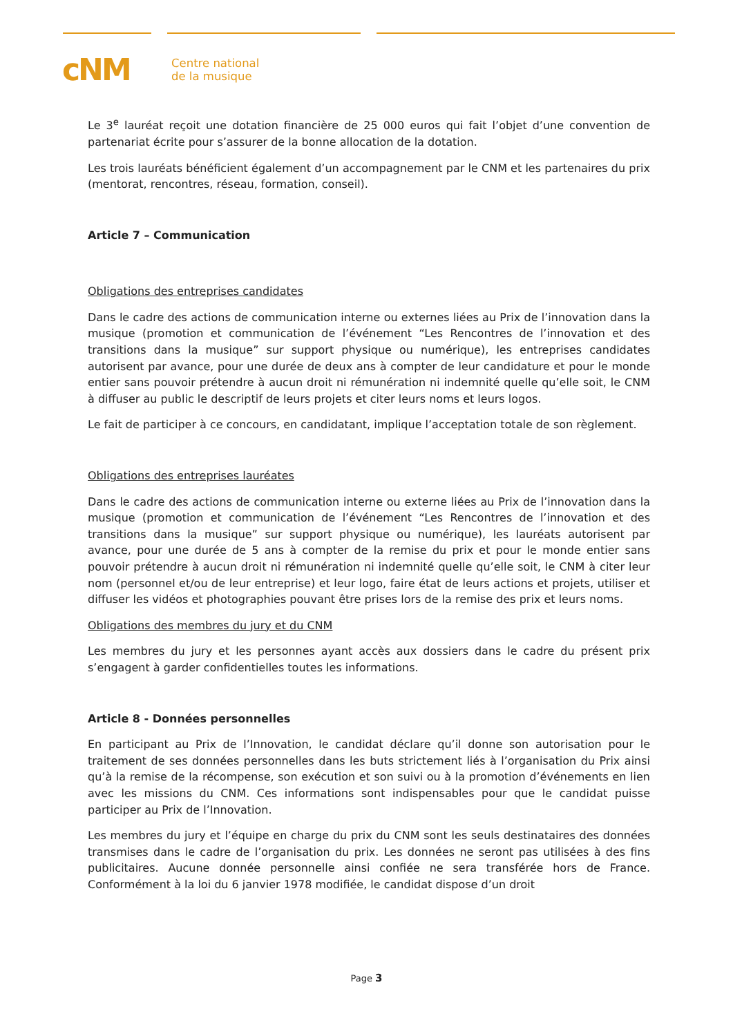cNM
Centre national
de la musique
Le 3<sup>e</sup> lauréat reçoit une dotation financière de 25 000 euros qui fait l’objet d’une convention de partenariat écrite pour s’assurer de la bonne allocation de la dotation.
Les trois lauréats bénéficient également d’un accompagnement par le CNM et les partenaires du prix (mentorat, rencontres, réseau, formation, conseil).
Article 7 – Communication
Obligations des entreprises candidates
Dans le cadre des actions de communication interne ou externes liées au Prix de l’innovation dans la musique (promotion et communication de l’événement “Les Rencontres de l’innovation et des transitions dans la musique” sur support physique ou numérique), les entreprises candidates autorisent par avance, pour une durée de deux ans à compter de leur candidature et pour le monde entier sans pouvoir prétendre à aucun droit ni rémunération ni indemnité quelle qu’elle soit, le CNM à diffuser au public le descriptif de leurs projets et citer leurs noms et leurs logos.
Le fait de participer à ce concours, en candidatant, implique l’acceptation totale de son règlement.
Obligations des entreprises lauréates
Dans le cadre des actions de communication interne ou externe liées au Prix de l’innovation dans la musique (promotion et communication de l’événement “Les Rencontres de l’innovation et des transitions dans la musique” sur support physique ou numérique), les lauréats autorisent par avance, pour une durée de 5 ans à compter de la remise du prix et pour le monde entier sans pouvoir prétendre à aucun droit ni rémunération ni indemnité quelle qu’elle soit, le CNM à citer leur nom (personnel et/ou de leur entreprise) et leur logo, faire état de leurs actions et projets, utiliser et diffuser les vidéos et photographies pouvant être prises lors de la remise des prix et leurs noms.
Obligations des membres du jury et du CNM
Les membres du jury et les personnes ayant accès aux dossiers dans le cadre du présent prix s’engagent à garder confidentielles toutes les informations.
Article 8 - Données personnelles
En participant au Prix de l’Innovation, le candidat déclare qu’il donne son autorisation pour le traitement de ses données personnelles dans les buts strictement liés à l’organisation du Prix ainsi qu’à la remise de la récompense, son exécution et son suivi ou à la promotion d’événements en lien avec les missions du CNM. Ces informations sont indispensables pour que le candidat puisse participer au Prix de l’Innovation.
Les membres du jury et l’équipe en charge du prix du CNM sont les seuls destinataires des données transmises dans le cadre de l’organisation du prix. Les données ne seront pas utilisées à des fins publicitaires. Aucune donnée personnelle ainsi confiée ne sera transférée hors de France. Conformément à la loi du 6 janvier 1978 modifiée, le candidat dispose d’un droit
Page 3